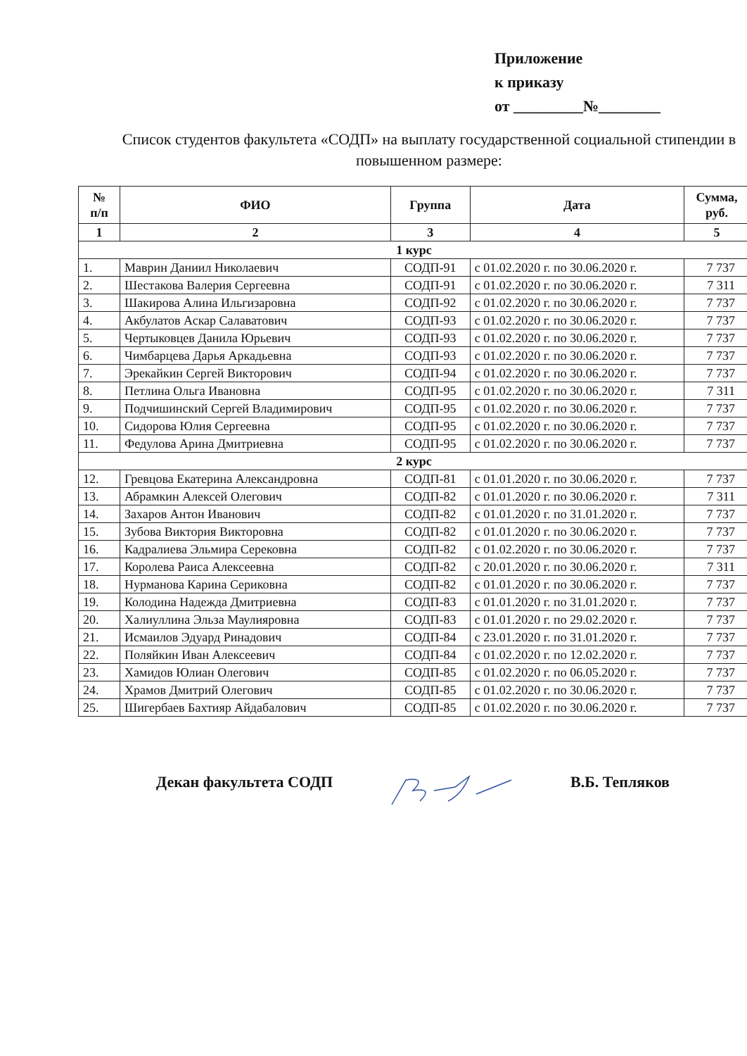Приложение
к приказу
от _________№________
Список студентов факультета «СОДП» на выплату государственной социальной стипендии в повышенном размере:
| № п/п | ФИО | Группа | Дата | Сумма, руб. |
| --- | --- | --- | --- | --- |
| 1 | 2 | 3 | 4 | 5 |
| 1 курс | | | | |
| 1. | Маврин Даниил Николаевич | СОДП-91 | с 01.02.2020 г. по 30.06.2020 г. | 7 737 |
| 2. | Шестакова Валерия Сергеевна | СОДП-91 | с 01.02.2020 г. по 30.06.2020 г. | 7 311 |
| 3. | Шакирова Алина Ильгизаровна | СОДП-92 | с 01.02.2020 г. по 30.06.2020 г. | 7 737 |
| 4. | Акбулатов Аскар Салаватович | СОДП-93 | с 01.02.2020 г. по 30.06.2020 г. | 7 737 |
| 5. | Чертыковцев Данила Юрьевич | СОДП-93 | с 01.02.2020 г. по 30.06.2020 г. | 7 737 |
| 6. | Чимбарцева Дарья Аркадьевна | СОДП-93 | с 01.02.2020 г. по 30.06.2020 г. | 7 737 |
| 7. | Эрекайкин Сергей Викторович | СОДП-94 | с 01.02.2020 г. по 30.06.2020 г. | 7 737 |
| 8. | Петлина Ольга Ивановна | СОДП-95 | с 01.02.2020 г. по 30.06.2020 г. | 7 311 |
| 9. | Подчишинский Сергей Владимирович | СОДП-95 | с 01.02.2020 г. по 30.06.2020 г. | 7 737 |
| 10. | Сидорова Юлия Сергеевна | СОДП-95 | с 01.02.2020 г. по 30.06.2020 г. | 7 737 |
| 11. | Федулова Арина Дмитриевна | СОДП-95 | с 01.02.2020 г. по 30.06.2020 г. | 7 737 |
| 2 курс | | | | |
| 12. | Гревцова Екатерина Александровна | СОДП-81 | с 01.01.2020 г. по 30.06.2020 г. | 7 737 |
| 13. | Абрамкин Алексей Олегович | СОДП-82 | с 01.01.2020 г. по 30.06.2020 г. | 7 311 |
| 14. | Захаров Антон Иванович | СОДП-82 | с 01.01.2020 г. по 31.01.2020 г. | 7 737 |
| 15. | Зубова Виктория Викторовна | СОДП-82 | с 01.01.2020 г. по 30.06.2020 г. | 7 737 |
| 16. | Кадралиева Эльмира Серековна | СОДП-82 | с 01.02.2020 г. по 30.06.2020 г. | 7 737 |
| 17. | Королева Раиса Алексеевна | СОДП-82 | с 20.01.2020 г. по 30.06.2020 г. | 7 311 |
| 18. | Нурманова Карина Сериковна | СОДП-82 | с 01.01.2020 г. по 30.06.2020 г. | 7 737 |
| 19. | Колодина Надежда Дмитриевна | СОДП-83 | с 01.01.2020 г. по 31.01.2020 г. | 7 737 |
| 20. | Халиуллина Эльза Маулияровна | СОДП-83 | с 01.01.2020 г. по 29.02.2020 г. | 7 737 |
| 21. | Исмаилов Эдуард Ринадович | СОДП-84 | с 23.01.2020 г. по 31.01.2020 г. | 7 737 |
| 22. | Поляйкин Иван Алексеевич | СОДП-84 | с 01.02.2020 г. по 12.02.2020 г. | 7 737 |
| 23. | Хамидов Юлиан Олегович | СОДП-85 | с 01.02.2020 г. по 06.05.2020 г. | 7 737 |
| 24. | Храмов Дмитрий Олегович | СОДП-85 | с 01.02.2020 г. по 30.06.2020 г. | 7 737 |
| 25. | Шигербаев Бахтияр Айдабалович | СОДП-85 | с 01.02.2020 г. по 30.06.2020 г. | 7 737 |
Декан факультета СОДП В.Б. Тепляков